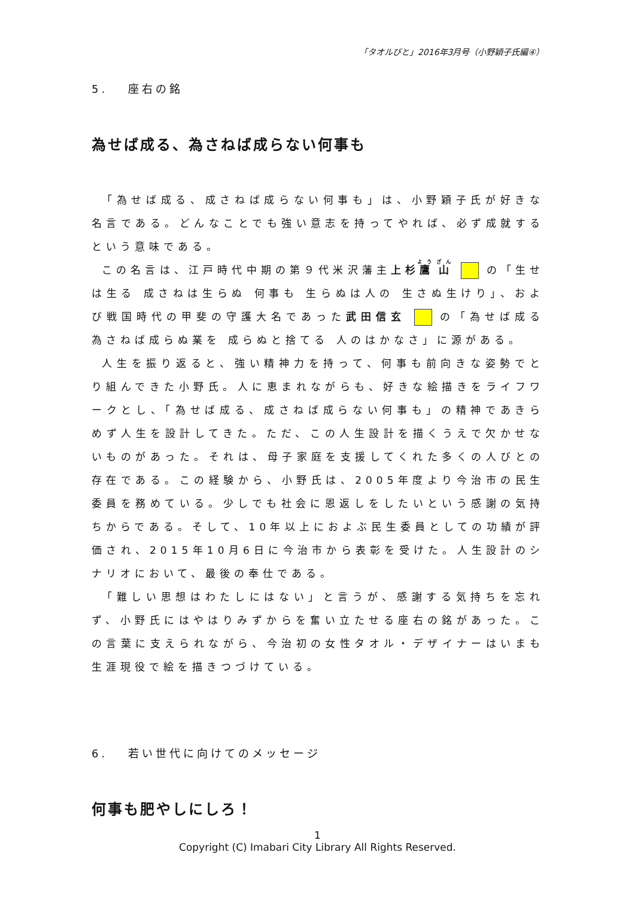「タオルびと」2016年3月号（小野穎子氏編④）
5.　 座右の銘
為せば成る、為さねば成らない何事も
「為せば成る、成さねば成らない何事も」は、小野穎子氏が好きな名言である。どんなことでも強い意志を持ってやれば、必ず成就するという意味である。
この名言は、江戸時代中期の第９代米沢藩主上杉鷹山 の「生せは生る 成さねは生らぬ 何事も 生らぬは人の 生さぬ生けり」、および戦国時代の甲斐の守護大名であった武田信玄 の「為せば成る 為さねば成らぬ業を 成らぬと捨てる 人のはかなさ」に源がある。
人生を振り返ると、強い精神力を持って、何事も前向きな姿勢でとり組んできた小野氏。人に恵まれながらも、好きな絵描きをライフワークとし、「為せば成る、成さねば成らない何事も」の精神であきらめず人生を設計してきた。ただ、この人生設計を描くうえで欠かせないものがあった。それは、母子家庭を支援してくれた多くの人びとの存在である。この経験から、小野氏は、2005年度より今治市の民生委員を務めている。少しでも社会に恩返しをしたいという感謝の気持ちからである。そして、10年以上におよぶ民生委員としての功績が評価され、2015年10月6日に今治市から表彰を受けた。人生設計のシナリオにおいて、最後の奉仕である。
「難しい思想はわたしにはない」と言うが、感謝する気持ちを忘れず、小野氏にはやはりみずからを奮い立たせる座右の銘があった。この言葉に支えられながら、今治初の女性タオル・デザイナーはいまも生涯現役で絵を描きつづけている。
6.　 若い世代に向けてのメッセージ
何事も肥やしにしろ！
1
Copyright (C) Imabari City Library All Rights Reserved.